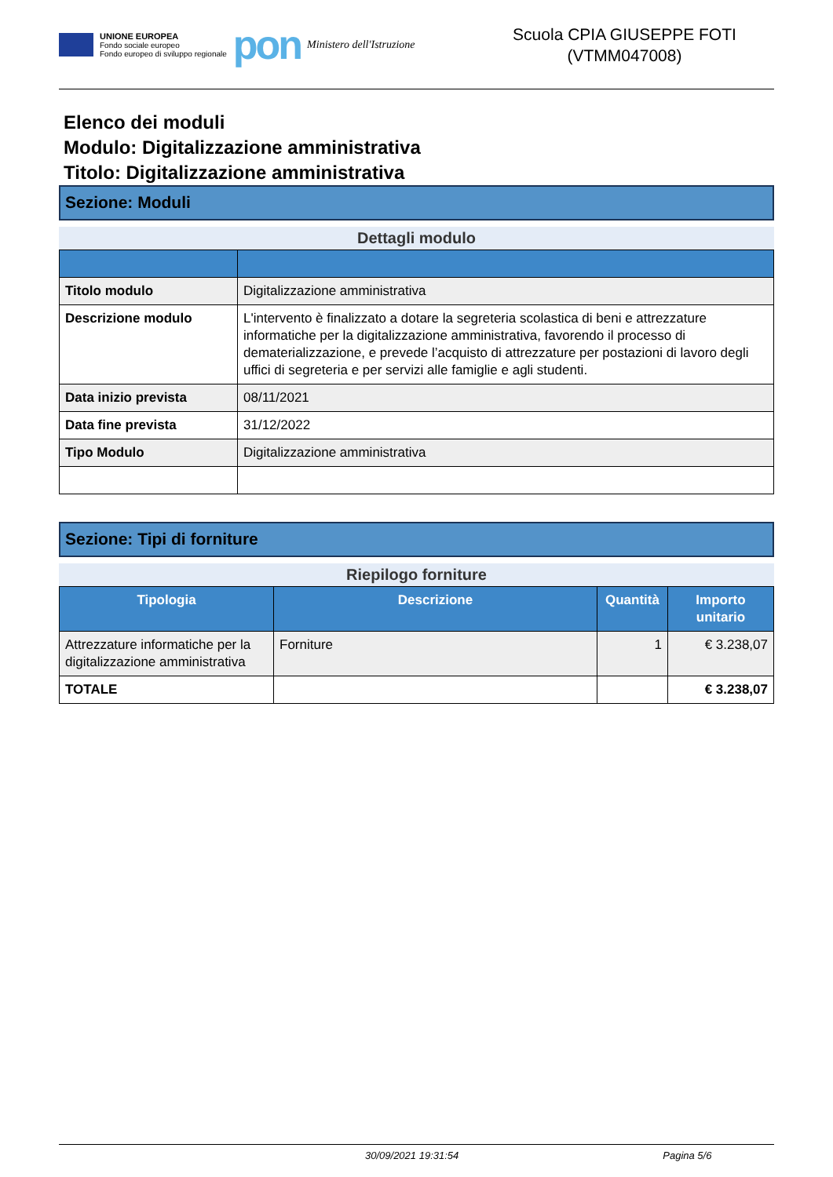UNIONE EUROPEA
Fondo sociale europeo
Fondo europeo di sviluppo regionale
pon
Ministero dell'Istruzione
Scuola CPIA GIUSEPPE FOTI
(VTMM047008)
Elenco dei moduli
Modulo: Digitalizzazione amministrativa
Titolo: Digitalizzazione amministrativa
Sezione: Moduli
Dettagli modulo
| Titolo modulo | Digitalizzazione amministrativa |
| Descrizione modulo | L'intervento è finalizzato a dotare la segreteria scolastica di beni e attrezzature informatiche per la digitalizzazione amministrativa, favorendo il processo di dematerializzazione, e prevede l’acquisto di attrezzature per postazioni di lavoro degli uffici di segreteria e per servizi alle famiglie e agli studenti. |
| Data inizio prevista | 08/11/2021 |
| Data fine prevista | 31/12/2022 |
| Tipo Modulo | Digitalizzazione amministrativa |
Sezione: Tipi di forniture
Riepilogo forniture
| Tipologia | Descrizione | Quantità | Importo unitario |
| --- | --- | --- | --- |
| Attrezzature informatiche per la digitalizzazione amministrativa | Forniture | 1 | € 3.238,07 |
| TOTALE | | | € 3.238,07 |
30/09/2021 19:31:54 Pagina 5/6